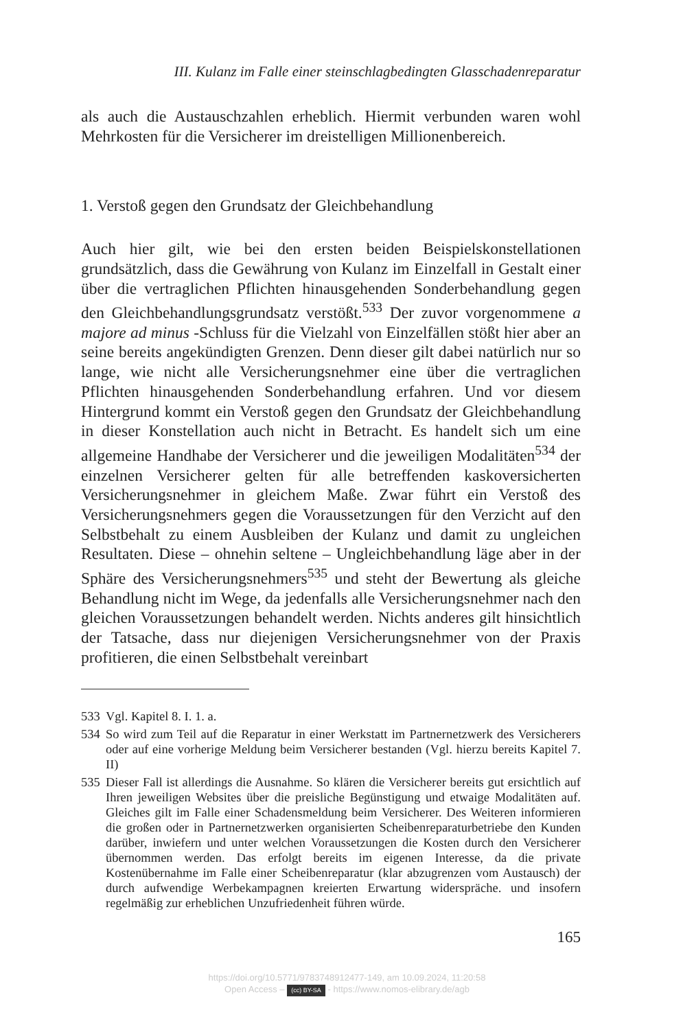III. Kulanz im Falle einer steinschlagbedingten Glasschadenreparatur
als auch die Austauschzahlen erheblich. Hiermit verbunden waren wohl Mehrkosten für die Versicherer im dreistelligen Millionenbereich.
1. Verstoß gegen den Grundsatz der Gleichbehandlung
Auch hier gilt, wie bei den ersten beiden Beispielskonstellationen grundsätzlich, dass die Gewährung von Kulanz im Einzelfall in Gestalt einer über die vertraglichen Pflichten hinausgehenden Sonderbehandlung gegen den Gleichbehandlungsgrundsatz verstößt.<sup>533</sup> Der zuvor vorgenommene a majore ad minus -Schluss für die Vielzahl von Einzelfällen stößt hier aber an seine bereits angekündigten Grenzen. Denn dieser gilt dabei natürlich nur so lange, wie nicht alle Versicherungsnehmer eine über die vertraglichen Pflichten hinausgehenden Sonderbehandlung erfahren. Und vor diesem Hintergrund kommt ein Verstoß gegen den Grundsatz der Gleichbehandlung in dieser Konstellation auch nicht in Betracht. Es handelt sich um eine allgemeine Handhabe der Versicherer und die jeweiligen Modalitäten<sup>534</sup> der einzelnen Versicherer gelten für alle betreffenden kaskoversicherten Versicherungsnehmer in gleichem Maße. Zwar führt ein Verstoß des Versicherungsnehmers gegen die Voraussetzungen für den Verzicht auf den Selbstbehalt zu einem Ausbleiben der Kulanz und damit zu ungleichen Resultaten. Diese – ohnehin seltene – Ungleichbehandlung läge aber in der Sphäre des Versicherungsnehmers<sup>535</sup> und steht der Bewertung als gleiche Behandlung nicht im Wege, da jedenfalls alle Versicherungsnehmer nach den gleichen Voraussetzungen behandelt werden. Nichts anderes gilt hinsichtlich der Tatsache, dass nur diejenigen Versicherungsnehmer von der Praxis profitieren, die einen Selbstbehalt vereinbart
533 Vgl. Kapitel 8. I. 1. a.
534 So wird zum Teil auf die Reparatur in einer Werkstatt im Partnernetzwerk des Versicherers oder auf eine vorherige Meldung beim Versicherer bestanden (Vgl. hierzu bereits Kapitel 7. II)
535 Dieser Fall ist allerdings die Ausnahme. So klären die Versicherer bereits gut ersichtlich auf Ihren jeweiligen Websites über die preisliche Begünstigung und etwaige Modalitäten auf. Gleiches gilt im Falle einer Schadensmeldung beim Versicherer. Des Weiteren informieren die großen oder in Partnernetzwerken organisierten Scheibenreparaturbetriebe den Kunden darüber, inwiefern und unter welchen Voraussetzungen die Kosten durch den Versicherer übernommen werden. Das erfolgt bereits im eigenen Interesse, da die private Kostenübernahme im Falle einer Scheibenreparatur (klar abzugrenzen vom Austausch) der durch aufwendige Werbekampagnen kreierten Erwartung widerspräche. und insofern regelmäßig zur erheblichen Unzufriedenheit führen würde.
165
https://doi.org/10.5771/9783748912477-149, am 10.09.2024, 11:20:58
Open Access – (cc) BY-SA - https://www.nomos-elibrary.de/agb